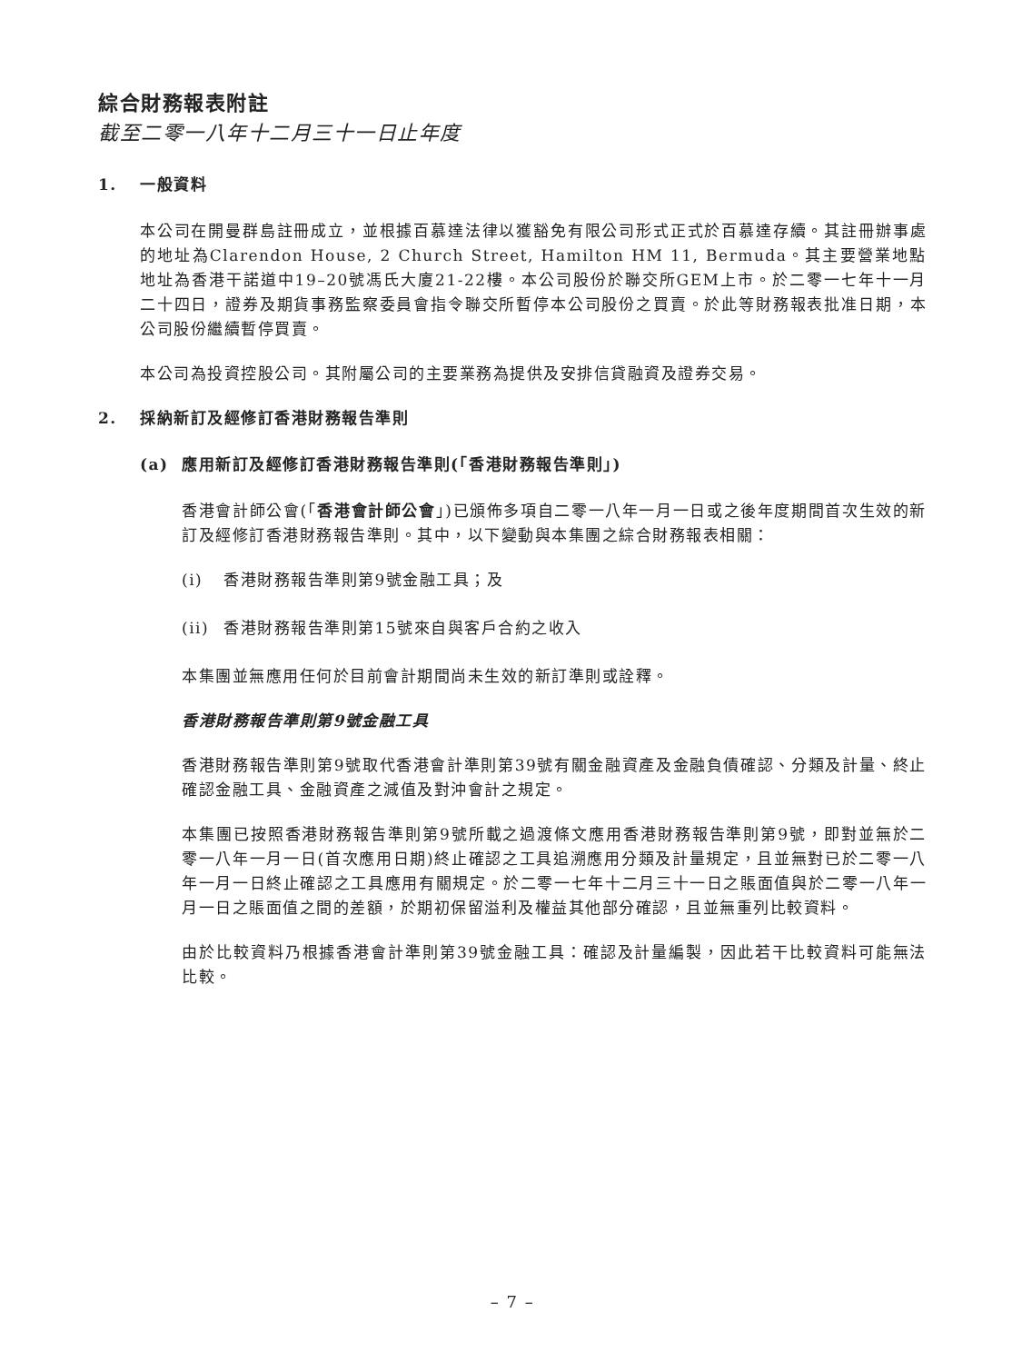綜合財務報表附註
截至二零一八年十二月三十一日止年度
1. 一般資料
本公司在開曼群島註冊成立，並根據百慕達法律以獲豁免有限公司形式正式於百慕達存續。其註冊辦事處的地址為Clarendon House, 2 Church Street, Hamilton HM 11, Bermuda。其主要營業地點地址為香港干諾道中19–20號馮氏大廈21-22樓。本公司股份於聯交所GEM上市。於二零一七年十一月二十四日，證券及期貨事務監察委員會指令聯交所暫停本公司股份之買賣。於此等財務報表批准日期，本公司股份繼續暫停買賣。
本公司為投資控股公司。其附屬公司的主要業務為提供及安排信貸融資及證券交易。
2. 採納新訂及經修訂香港財務報告準則
(a) 應用新訂及經修訂香港財務報告準則(「香港財務報告準則」)
香港會計師公會(「香港會計師公會」)已頒佈多項自二零一八年一月一日或之後年度期間首次生效的新訂及經修訂香港財務報告準則。其中，以下變動與本集團之綜合財務報表相關：
(i) 香港財務報告準則第9號金融工具；及
(ii) 香港財務報告準則第15號來自與客戶合約之收入
本集團並無應用任何於目前會計期間尚未生效的新訂準則或詮釋。
香港財務報告準則第9號金融工具
香港財務報告準則第9號取代香港會計準則第39號有關金融資產及金融負債確認、分類及計量、終止確認金融工具、金融資產之減值及對沖會計之規定。
本集團已按照香港財務報告準則第9號所載之過渡條文應用香港財務報告準則第9號，即對並無於二零一八年一月一日(首次應用日期)終止確認之工具追溯應用分類及計量規定，且並無對已於二零一八年一月一日終止確認之工具應用有關規定。於二零一七年十二月三十一日之賬面值與於二零一八年一月一日之賬面值之間的差額，於期初保留溢利及權益其他部分確認，且並無重列比較資料。
由於比較資料乃根據香港會計準則第39號金融工具：確認及計量編製，因此若干比較資料可能無法比較。
– 7 –